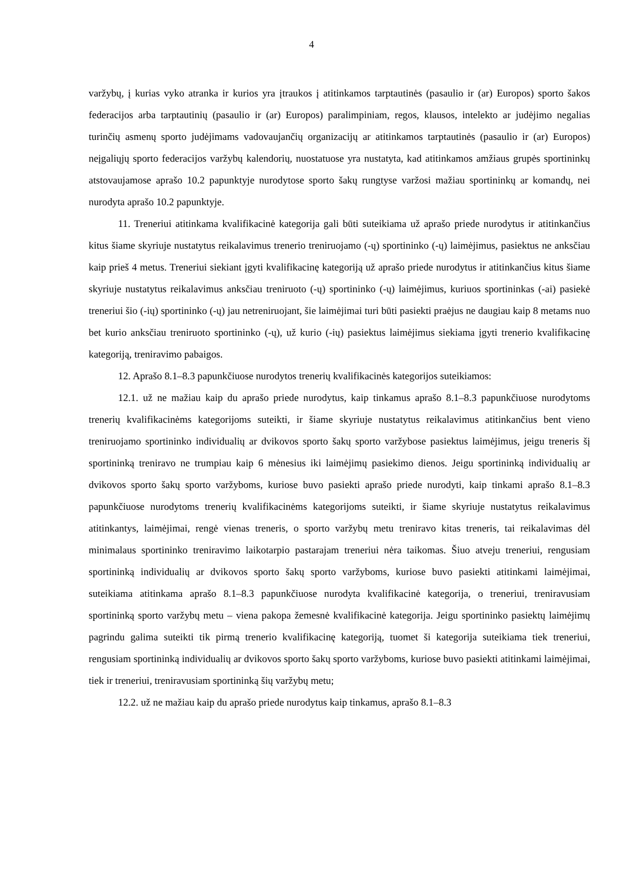4
varžybų, į kurias vyko atranka ir kurios yra įtraukos į atitinkamos tarptautinės (pasaulio ir (ar) Europos) sporto šakos federacijos arba tarptautinių (pasaulio ir (ar) Europos) paralimpiniam, regos, klausos, intelekto ar judėjimo negalias turinčių asmenų sporto judėjimams vadovaujančių organizacijų ar atitinkamos tarptautinės (pasaulio ir (ar) Europos) neįgaliųjų sporto federacijos varžybų kalendorių, nuostatuose yra nustatyta, kad atitinkamos amžiaus grupės sportininkų atstovaujamose aprašo 10.2 papunktyje nurodytose sporto šakų rungtyse varžosi mažiau sportininkų ar komandų, nei nurodyta aprašo 10.2 papunktyje.
11. Treneriui atitinkama kvalifikacinė kategorija gali būti suteikiama už aprašo priede nurodytus ir atitinkančius kitus šiame skyriuje nustatytus reikalavimus trenerio treniruojamo (-ų) sportininko (-ų) laimėjimus, pasiektus ne anksčiau kaip prieš 4 metus. Treneriui siekiant įgyti kvalifikacinę kategoriją už aprašo priede nurodytus ir atitinkančius kitus šiame skyriuje nustatytus reikalavimus anksčiau treniruoto (-ų) sportininko (-ų) laimėjimus, kuriuos sportininkas (-ai) pasiekė treneriui šio (-ių) sportininko (-ų) jau netreniruojant, šie laimėjimai turi būti pasiekti praėjus ne daugiau kaip 8 metams nuo bet kurio anksčiau treniruoto sportininko (-ų), už kurio (-ių) pasiektus laimėjimus siekiama įgyti trenerio kvalifikacinę kategoriją, treniravimo pabaigos.
12. Aprašo 8.1–8.3 papunkčiuose nurodytos trenerių kvalifikacinės kategorijos suteikiamos:
12.1. už ne mažiau kaip du aprašo priede nurodytus, kaip tinkamus aprašo 8.1–8.3 papunkčiuose nurodytoms trenerių kvalifikacinėms kategorijoms suteikti, ir šiame skyriuje nustatytus reikalavimus atitinkančius bent vieno treniruojamo sportininko individualių ar dvikovos sporto šakų sporto varžybose pasiektus laimėjimus, jeigu treneris šį sportininką treniravo ne trumpiau kaip 6 mėnesius iki laimėjimų pasiekimo dienos. Jeigu sportininką individualių ar dvikovos sporto šakų sporto varžyboms, kuriose buvo pasiekti aprašo priede nurodyti, kaip tinkami aprašo 8.1–8.3 papunkčiuose nurodytoms trenerių kvalifikacinėms kategorijoms suteikti, ir šiame skyriuje nustatytus reikalavimus atitinkantys, laimėjimai, rengė vienas treneris, o sporto varžybų metu treniravo kitas treneris, tai reikalavimas dėl minimalaus sportininko treniravimo laikotarpio pastarajam treneriui nėra taikomas. Šiuo atveju treneriui, rengusiam sportininką individualių ar dvikovos sporto šakų sporto varžyboms, kuriose buvo pasiekti atitinkami laimėjimai, suteikiama atitinkama aprašo 8.1–8.3 papunkčiuose nurodyta kvalifikacinė kategorija, o treneriui, treniravusiam sportininką sporto varžybų metu – viena pakopa žemesnė kvalifikacinė kategorija. Jeigu sportininko pasiektų laimėjimų pagrindu galima suteikti tik pirmą trenerio kvalifikacinę kategoriją, tuomet ši kategorija suteikiama tiek treneriui, rengusiam sportininką individualių ar dvikovos sporto šakų sporto varžyboms, kuriose buvo pasiekti atitinkami laimėjimai, tiek ir treneriui, treniravusiam sportininką šių varžybų metu;
12.2. už ne mažiau kaip du aprašo priede nurodytus kaip tinkamus, aprašo 8.1–8.3